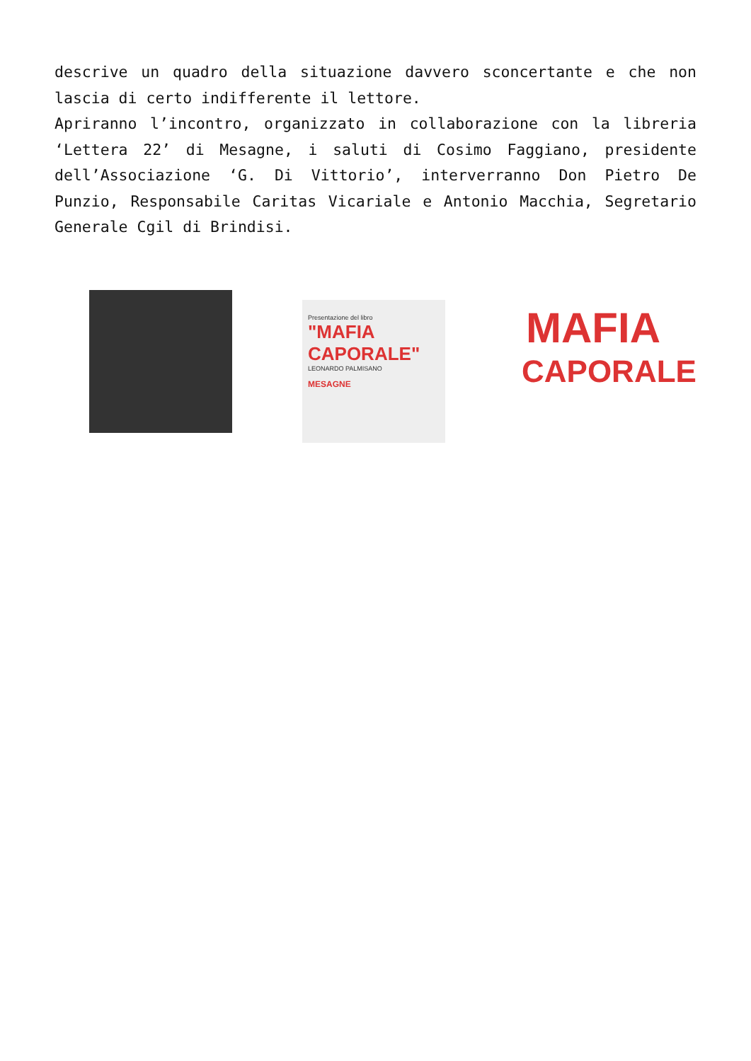descrive un quadro della situazione davvero sconcertante e che non lascia di certo indifferente il lettore.
Apriranno l’incontro, organizzato in collaborazione con la libreria ‘Lettera 22’ di Mesagne, i saluti di Cosimo Faggiano, presidente dell’Associazione ‘G. Di Vittorio’, interverranno Don Pietro De Punzio, Responsabile Caritas Vicariale e Antonio Macchia, Segretario Generale Cgil di Brindisi.
Presentazione del libro
"MAFIA CAPORALE"
LEONARDO PALMISANO
MESAGNE
MAFIA
CAPORALE